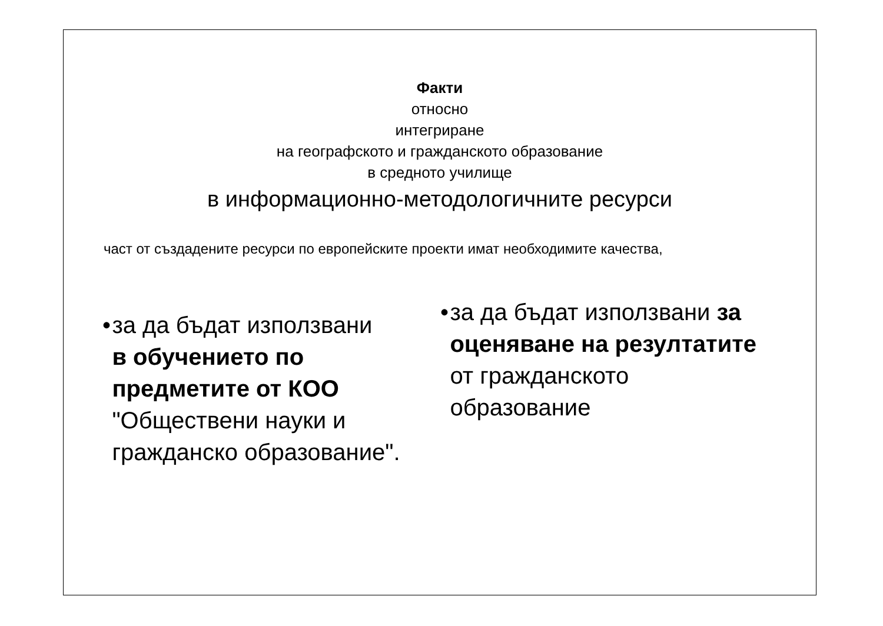Факти
относно
интегриране
на географското и гражданското образование
в средното училище
в информационно-методологичните ресурси
част от създадените ресурси по европейските проекти имат необходимите качества,
• за да бъдат използвани
в обучението по предметите от КОО "Обществени науки и гражданско образование".
• за да бъдат използвани за оценяване на резултатите от гражданското образование